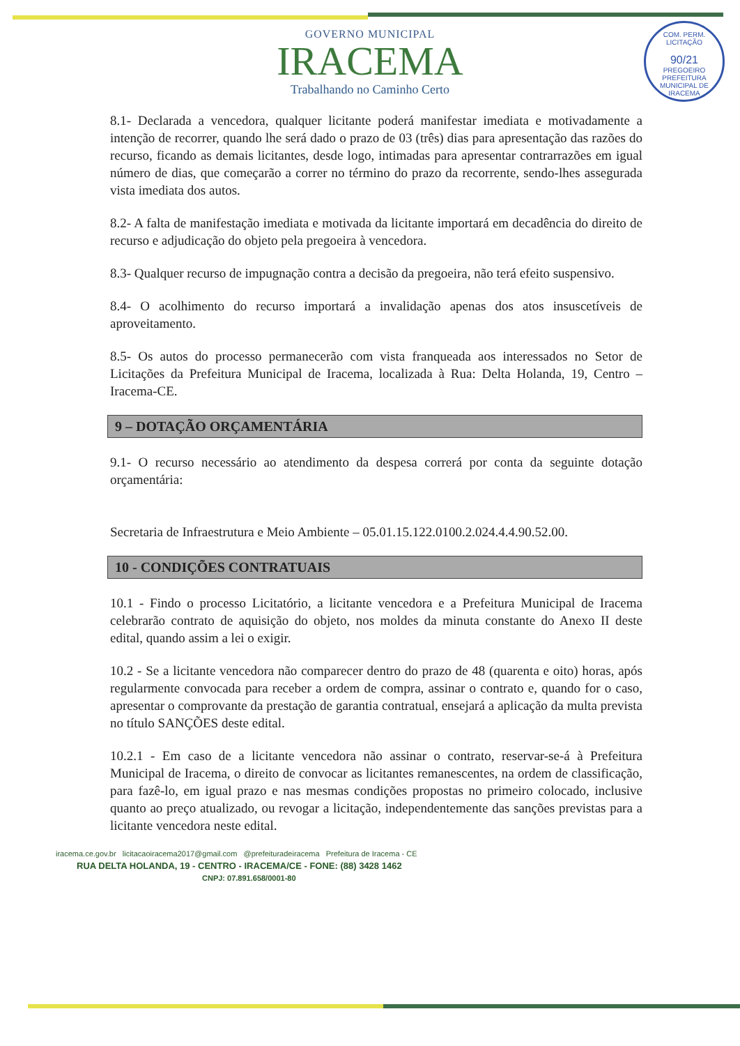GOVERNO MUNICIPAL
IRACEMA
Trabalhando no Caminho Certo
COM. PERM. LICITAÇÃO
90/21
PREGOEIRO
PREFEITURA MUNICIPAL DE IRACEMA
8.1- Declarada a vencedora, qualquer licitante poderá manifestar imediata e motivadamente a intenção de recorrer, quando lhe será dado o prazo de 03 (três) dias para apresentação das razões do recurso, ficando as demais licitantes, desde logo, intimadas para apresentar contrarrazões em igual número de dias, que começarão a correr no término do prazo da recorrente, sendo-lhes assegurada vista imediata dos autos.
8.2- A falta de manifestação imediata e motivada da licitante importará em decadência do direito de recurso e adjudicação do objeto pela pregoeira à vencedora.
8.3- Qualquer recurso de impugnação contra a decisão da pregoeira, não terá efeito suspensivo.
8.4- O acolhimento do recurso importará a invalidação apenas dos atos insuscetíveis de aproveitamento.
8.5- Os autos do processo permanecerão com vista franqueada aos interessados no Setor de Licitações da Prefeitura Municipal de Iracema, localizada à Rua: Delta Holanda, 19, Centro – Iracema-CE.
9 – DOTAÇÃO ORÇAMENTÁRIA
9.1- O recurso necessário ao atendimento da despesa correrá por conta da seguinte dotação orçamentária:
Secretaria de Infraestrutura e Meio Ambiente – 05.01.15.122.0100.2.024.4.4.90.52.00.
10 - CONDIÇÕES CONTRATUAIS
10.1 - Findo o processo Licitatório, a licitante vencedora e a Prefeitura Municipal de Iracema celebrarão contrato de aquisição do objeto, nos moldes da minuta constante do Anexo II deste edital, quando assim a lei o exigir.
10.2 - Se a licitante vencedora não comparecer dentro do prazo de 48 (quarenta e oito) horas, após regularmente convocada para receber a ordem de compra, assinar o contrato e, quando for o caso, apresentar o comprovante da prestação de garantia contratual, ensejará a aplicação da multa prevista no título SANÇÕES deste edital.
10.2.1 - Em caso de a licitante vencedora não assinar o contrato, reservar-se-á à Prefeitura Municipal de Iracema, o direito de convocar as licitantes remanescentes, na ordem de classificação, para fazê-lo, em igual prazo e nas mesmas condições propostas no primeiro colocado, inclusive quanto ao preço atualizado, ou revogar a licitação, independentemente das sanções previstas para a licitante vencedora neste edital.
iracema.ce.gov.br licitacaoiracema2017@gmail.com @prefeituradeiracema Prefeitura de Iracema - CE
RUA DELTA HOLANDA, 19 - CENTRO - IRACEMA/CE - FONE: (88) 3428 1462
CNPJ: 07.891.658/0001-80